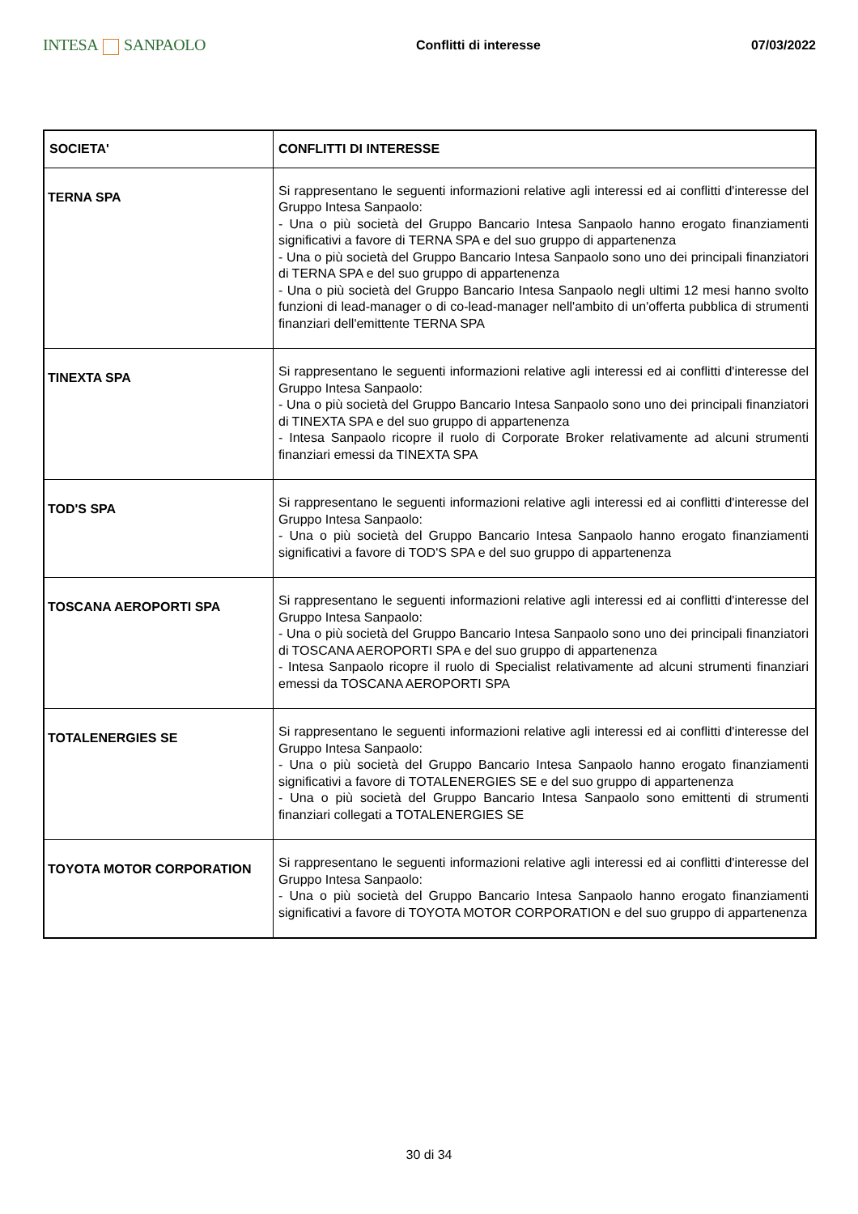INTESA SANPAOLO
Conflitti di interesse 07/03/2022
| SOCIETA' | CONFLITTI DI INTERESSE |
| --- | --- |
| TERNA SPA | Si rappresentano le seguenti informazioni relative agli interessi ed ai conflitti d'interesse del Gruppo Intesa Sanpaolo: - Una o più società del Gruppo Bancario Intesa Sanpaolo hanno erogato finanziamenti significativi a favore di TERNA SPA e del suo gruppo di appartenenza - Una o più società del Gruppo Bancario Intesa Sanpaolo sono uno dei principali finanziatori di TERNA SPA e del suo gruppo di appartenenza - Una o più società del Gruppo Bancario Intesa Sanpaolo negli ultimi 12 mesi hanno svolto funzioni di lead-manager o di co-lead-manager nell'ambito di un'offerta pubblica di strumenti finanziari dell'emittente TERNA SPA |
| TINEXTA SPA | Si rappresentano le seguenti informazioni relative agli interessi ed ai conflitti d'interesse del Gruppo Intesa Sanpaolo: - Una o più società del Gruppo Bancario Intesa Sanpaolo sono uno dei principali finanziatori di TINEXTA SPA e del suo gruppo di appartenenza - Intesa Sanpaolo ricopre il ruolo di Corporate Broker relativamente ad alcuni strumenti finanziari emessi da TINEXTA SPA |
| TOD'S SPA | Si rappresentano le seguenti informazioni relative agli interessi ed ai conflitti d'interesse del Gruppo Intesa Sanpaolo: - Una o più società del Gruppo Bancario Intesa Sanpaolo hanno erogato finanziamenti significativi a favore di TOD'S SPA e del suo gruppo di appartenenza |
| TOSCANA AEROPORTI SPA | Si rappresentano le seguenti informazioni relative agli interessi ed ai conflitti d'interesse del Gruppo Intesa Sanpaolo: - Una o più società del Gruppo Bancario Intesa Sanpaolo sono uno dei principali finanziatori di TOSCANA AEROPORTI SPA e del suo gruppo di appartenenza - Intesa Sanpaolo ricopre il ruolo di Specialist relativamente ad alcuni strumenti finanziari emessi da TOSCANA AEROPORTI SPA |
| TOTALENERGIES SE | Si rappresentano le seguenti informazioni relative agli interessi ed ai conflitti d'interesse del Gruppo Intesa Sanpaolo: - Una o più società del Gruppo Bancario Intesa Sanpaolo hanno erogato finanziamenti significativi a favore di TOTALENERGIES SE e del suo gruppo di appartenenza - Una o più società del Gruppo Bancario Intesa Sanpaolo sono emittenti di strumenti finanziari collegati a TOTALENERGIES SE |
| TOYOTA MOTOR CORPORATION | Si rappresentano le seguenti informazioni relative agli interessi ed ai conflitti d'interesse del Gruppo Intesa Sanpaolo: - Una o più società del Gruppo Bancario Intesa Sanpaolo hanno erogato finanziamenti significativi a favore di TOYOTA MOTOR CORPORATION e del suo gruppo di appartenenza |
30 di 34